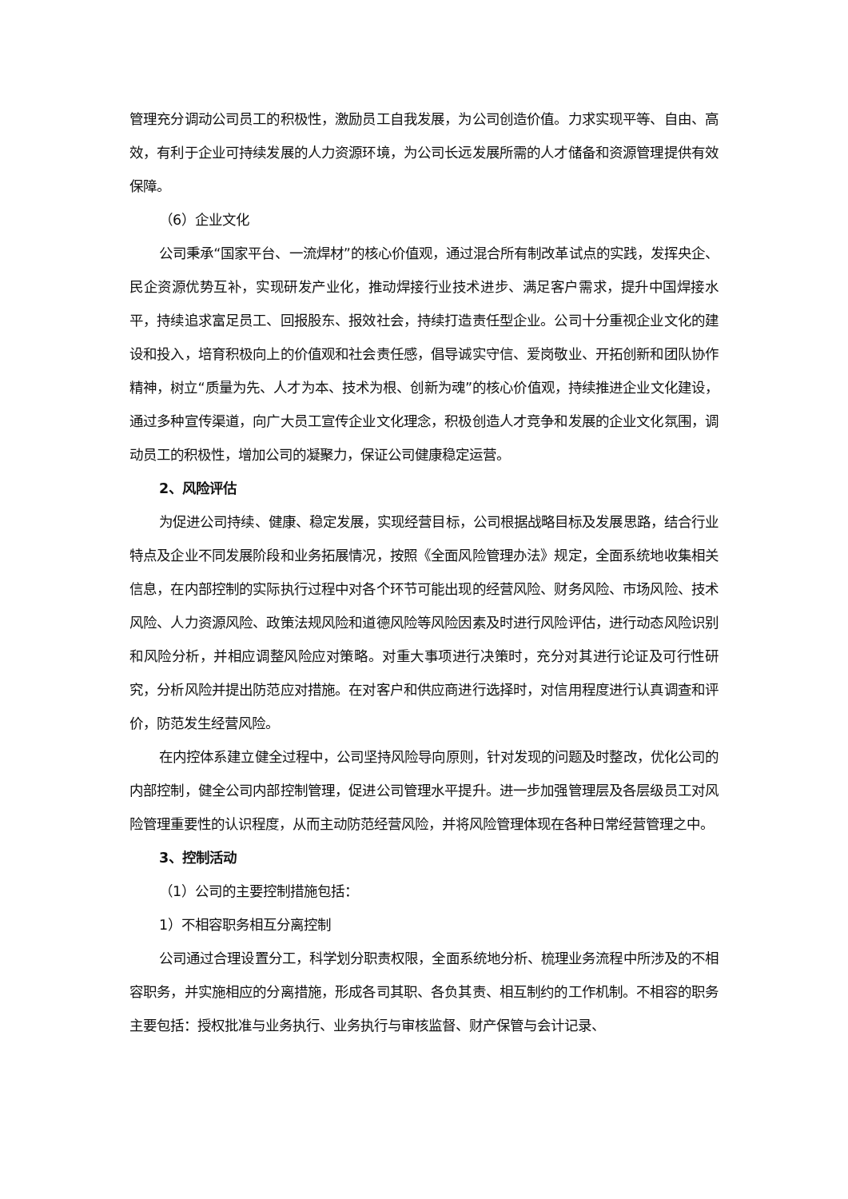管理充分调动公司员工的积极性，激励员工自我发展，为公司创造价值。力求实现平等、自由、高效，有利于企业可持续发展的人力资源环境，为公司长远发展所需的人才储备和资源管理提供有效保障。
（6）企业文化
公司秉承“国家平台、一流焊材”的核心价值观，通过混合所有制改革试点的实践，发挥央企、民企资源优势互补，实现研发产业化，推动焊接行业技术进步、满足客户需求，提升中国焊接水平，持续追求富足员工、回报股东、报效社会，持续打造责任型企业。公司十分重视企业文化的建设和投入，培育积极向上的价值观和社会责任感，倡导诚实守信、爱岗敬业、开拓创新和团队协作精神，树立“质量为先、人才为本、技术为根、创新为魂”的核心价值观，持续推进企业文化建设，通过多种宣传渠道，向广大员工宣传企业文化理念，积极创造人才竞争和发展的企业文化氛围，调动员工的积极性，增加公司的凝聚力，保证公司健康稳定运营。
2、风险评估
为促进公司持续、健康、稳定发展，实现经营目标，公司根据战略目标及发展思路，结合行业特点及企业不同发展阶段和业务拓展情况，按照《全面风险管理办法》规定，全面系统地收集相关信息，在内部控制的实际执行过程中对各个环节可能出现的经营风险、财务风险、市场风险、技术风险、人力资源风险、政策法规风险和道德风险等风险因素及时进行风险评估，进行动态风险识别和风险分析，并相应调整风险应对策略。对重大事项进行决策时，充分对其进行论证及可行性研究，分析风险并提出防范应对措施。在对客户和供应商进行选择时，对信用程度进行认真调查和评价，防范发生经营风险。
在内控体系建立健全过程中，公司坚持风险导向原则，针对发现的问题及时整改，优化公司的内部控制，健全公司内部控制管理，促进公司管理水平提升。进一步加强管理层及各层级员工对风险管理重要性的认识程度，从而主动防范经营风险，并将风险管理体现在各种日常经营管理之中。
3、控制活动
（1）公司的主要控制措施包括：
1）不相容职务相互分离控制
公司通过合理设置分工，科学划分职责权限，全面系统地分析、梳理业务流程中所涉及的不相容职务，并实施相应的分离措施，形成各司其职、各负其责、相互制约的工作机制。不相容的职务主要包括：授权批准与业务执行、业务执行与审核监督、财产保管与会计记录、